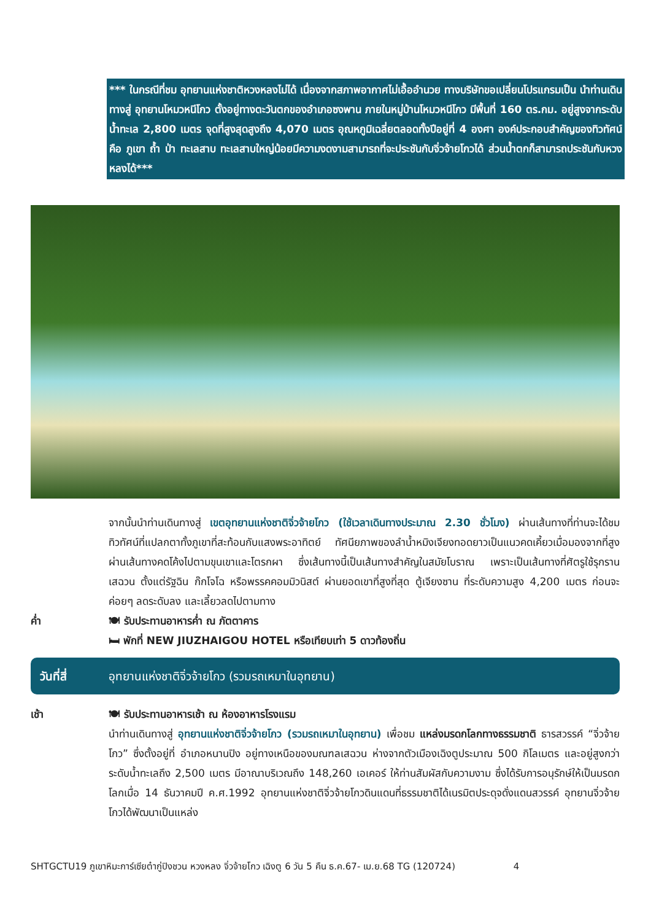*** ในกรณีที่ชม อุทยานแห่งชาติหวงหลงไม่ได้ เนื่องจากสภาพอากาศไม่เอื้ออำนวย ทางบริษัทขอเปลี่ยนโปรแกรมเป็น นำท่านเดินทางสู่ อุทยานโหมวหนีโกว ตั้งอยู่ทางตะวันตกของอำเภอซงพาน ภายในหมู่บ้านโหมวหนีโกว มีพื้นที่ 160 ตร.กม. อยู่สูงจากระดับน้ำทะเล 2,800 เมตร จุดที่สูงสุดสูงถึง 4,070 เมตร อุณหภูมิเฉลี่ยตลอดทั้งปีอยู่ที่ 4 องศา องค์ประกอบสำคัญของทิวทัศน์คือ ภูเขา ถ้ำ ป่า ทะเลสาบ ทะเลสาบใหญ่น้อยมีความงดงามสามารถที่จะประชันกับจิ่วจ้ายโกวได้ ส่วนน้ำตกก็สามารถประชันกับหวงหลงได้***
จากนั้นนำท่านเดินทางสู่ เขตอุทยานแห่งชาติจิ่วจ้ายโกว (ใช้เวลาเดินทางประมาณ 2.30 ชั่วโมง) ผ่านเส้นทางที่ท่านจะได้ชมทิวทัศน์ที่แปลกตาทั้งภูเขาที่สะท้อนกับแสงพระอาทิตย์ ทัศนียภาพของลำน้ำหมิงเจียงทอดยาวเป็นแนวคดเคี้ยวเมื่อมองจากที่สูง ผ่านเส้นทางคดโค้งไปตามขุนเขาและโตรกผา ซึ่งเส้นทางนี้เป็นเส้นทางสำคัญในสมัยโบราณ เพราะเป็นเส้นทางที่ศัตรูใช้รุกราน เสฉวน ตั้งแต่รัฐฉิน ก๊กโจโฉ หรือพรรคคอมมิวนิสต์ ผ่านยอดเขาที่สูงที่สุด ตู้เจียงซาน ที่ระดับความสูง 4,200 เมตร ก่อนจะค่อยๆ ลดระดับลง และเลี้ยวลดไปตามทาง
ค่ำ 🍽 รับประทานอาหารค่ำ ณ ภัตตาคาร
🛏 พักที่ NEW JIUZHAIGOU HOTEL หรือเทียบเท่า 5 ดาวท้องถิ่น
วันที่สี่ อุทยานแห่งชาติจิ่วจ้ายโกว (รวมรถเหมาในอุทยาน)
เช้า 🍽 รับประทานอาหารเช้า ณ ห้องอาหารโรงแรม
นำท่านเดินทางสู่ อุทยานแห่งชาติจิ่วจ้ายโกว (รวมรถเหมาในอุทยาน) เพื่อชม แหล่งมรดกโลกทางธรรมชาติ ธารสวรรค์ “จิ่วจ้ายโกว” ซึ่งตั้งอยู่ที่ อำเภอหนานปิง อยู่ทางเหนือของมณฑลเสฉวน ห่างจากตัวเมืองเฉิงตูประมาณ 500 กิโลเมตร และอยู่สูงกว่าระดับน้ำทะเลถึง 2,500 เมตร มีอาณาบริเวณถึง 148,260 เอเคอร์ ให้ท่านสัมผัสกับความงาม ซึ่งได้รับการอนุรักษ์ให้เป็นมรดกโลกเมื่อ 14 ธันวาคมปี ค.ศ.1992 อุทยานแห่งชาติจิ่วจ้ายโกวดินแดนที่ธรรมชาติได้เนรมิตประดุจดั่งแดนสวรรค์ อุทยานจิ่วจ้ายโกวได้พัฒนาเป็นแหล่ง
SHTGCTU19 ภูเขาหิมะการ์เซียต๋ากู่ปิงชวน หวงหลง จิ่วจ้ายโกว เฉิงตู 6 วัน 5 คืน ธ.ค.67- เม.ย.68 TG (120724) 4